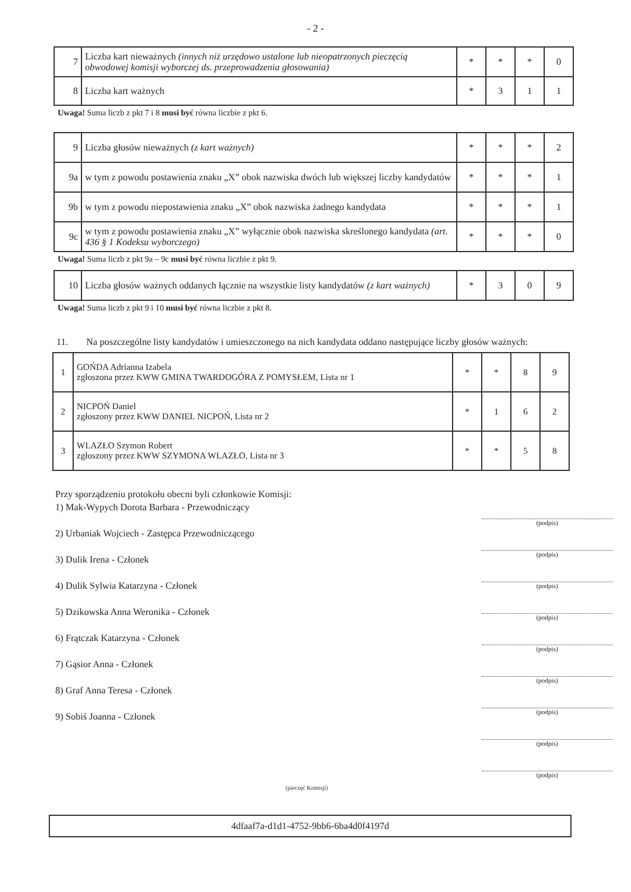- 2 -
| 7 | Liczba kart nieważnych (innych niż urzędowo ustalone lub nieopatrzonych pieczęcią obwodowej komisji wyborczej ds. przeprowadzenia głosowania) | * | * | * | 0 |
| 8 | Liczba kart ważnych | * | 3 | 1 | 1 |
Uwaga! Suma liczb z pkt 7 i 8 musi być równa liczbie z pkt 6.
| 9 | Liczba głosów nieważnych (z kart ważnych) | * | * | * | 2 |
| 9a | w tym z powodu postawienia znaku „X” obok nazwiska dwóch lub większej liczby kandydatów | * | * | * | 1 |
| 9b | w tym z powodu niepostawienia znaku „X” obok nazwiska żadnego kandydata | * | * | * | 1 |
| 9c | w tym z powodu postawienia znaku „X” wyłącznie obok nazwiska skreślonego kandydata (art. 436 § 1 Kodeksu wyborczego) | * | * | * | 0 |
Uwaga! Suma liczb z pkt 9a – 9c musi być równa liczbie z pkt 9.
| 10 | Liczba głosów ważnych oddanych łącznie na wszystkie listy kandydatów (z kart ważnych) | * | 3 | 0 | 9 |
Uwaga! Suma liczb z pkt 9 i 10 musi być równa liczbie z pkt 8.
11. Na poszczególne listy kandydatów i umieszczonego na nich kandydata oddano następujące liczby głosów ważnych:
| 1 | GOŃDA Adrianna Izabela zgłoszona przez KWW GMINA TWARDOGÓRA Z POMYSŁEM, Lista nr 1 | * | * | 8 | 9 |
| 2 | NICPOŃ Daniel zgłoszony przez KWW DANIEL NICPOŃ, Lista nr 2 | * | 1 | 6 | 2 |
| 3 | WLAZŁO Szymon Robert zgłoszony przez KWW SZYMONA WLAZŁO, Lista nr 3 | * | * | 5 | 8 |
Przy sporządzeniu protokołu obecni byli członkowie Komisji:
1) Mak-Wypych Dorota Barbara - Przewodniczący
2) Urbaniak Wojciech - Zastępca Przewodniczącego
3) Dulik Irena - Członek
4) Dulik Sylwia Katarzyna - Członek
5) Dzikowska Anna Weronika - Członek
6) Frątczak Katarzyna - Członek
7) Gąsior Anna - Członek
8) Graf Anna Teresa - Członek
9) Sobiś Joanna - Członek
(podpis)
(podpis)
(podpis)
(podpis)
(podpis)
(podpis)
(podpis)
(podpis)
(podpis)
(pieczęć Komisji)
4dfaaf7a-d1d1-4752-9bb6-6ba4d0f4197d